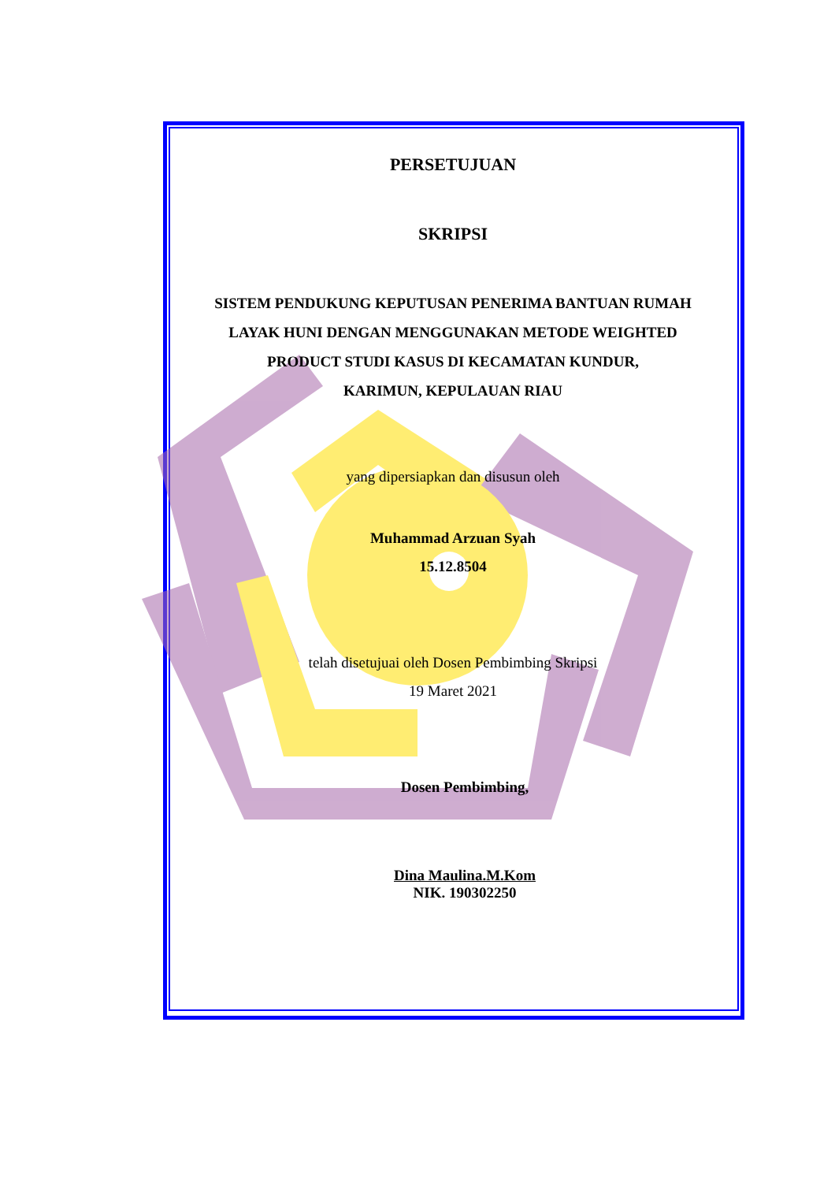PERSETUJUAN
SKRIPSI
SISTEM PENDUKUNG KEPUTUSAN PENERIMA BANTUAN RUMAH
LAYAK HUNI DENGAN MENGGUNAKAN METODE WEIGHTED
PRODUCT STUDI KASUS DI KECAMATAN KUNDUR,
KARIMUN, KEPULAUAN RIAU
yang dipersiapkan dan disusun oleh
Muhammad Arzuan Syah
15.12.8504
telah disetujuai oleh Dosen Pembimbing Skripsi
19 Maret 2021
Dosen Pembimbing,
Dina Maulina.M.Kom
NIK. 190302250